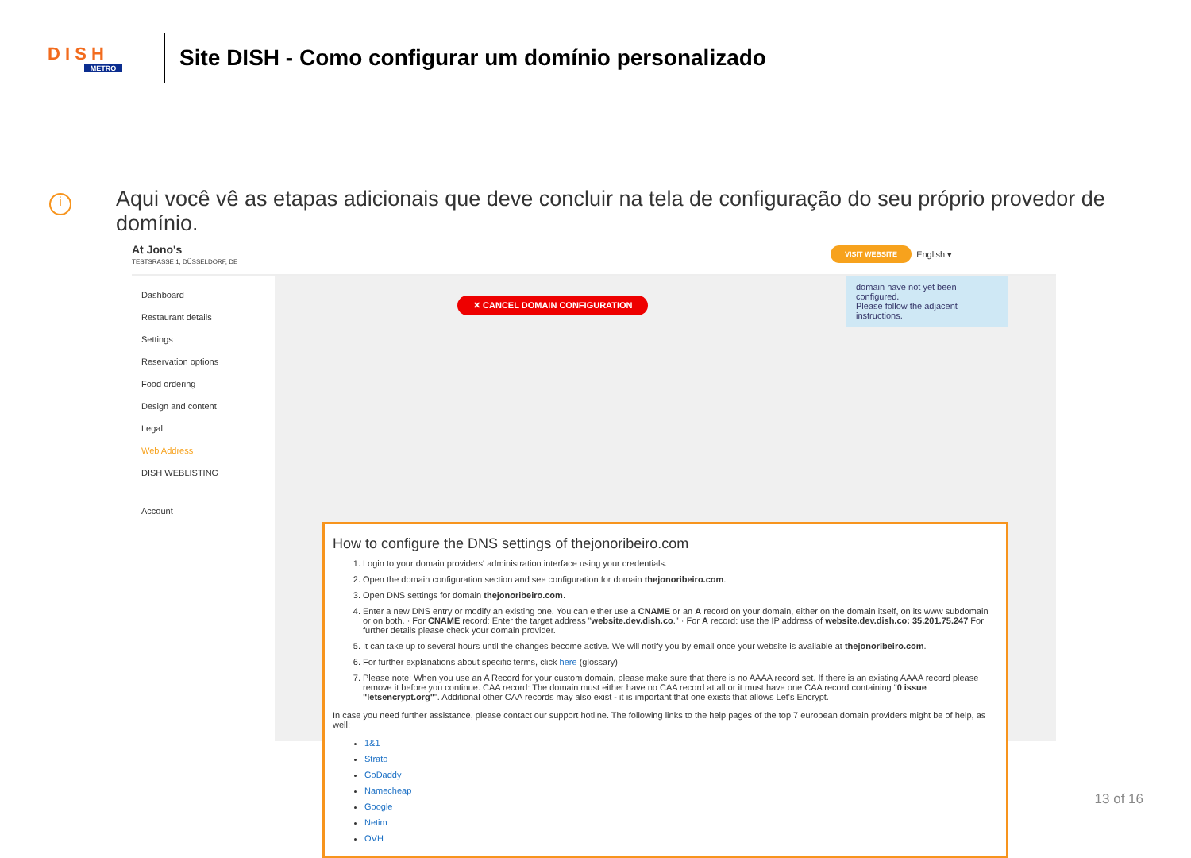D I S H
METRO
Site DISH - Como configurar um domínio personalizado
i
Aqui você vê as etapas adicionais que deve concluir na tela de configuração do seu próprio provedor de domínio.
At Jono's
TESTSRASSE 1, DÜSSELDORF, DE
VISIT WEBSITE English ▾
Dashboard
Restaurant details
Settings
Reservation options
Food ordering
Design and content
Legal
Web Address
DISH WEBLISTING
Account
domain have not yet been configured.
Please follow the adjacent instructions.
✕ CANCEL DOMAIN CONFIGURATION
How to configure the DNS settings of thejonoribeiro.com
1. Login to your domain providers' administration interface using your credentials.
2. Open the domain configuration section and see configuration for domain thejonoribeiro.com.
3. Open DNS settings for domain thejonoribeiro.com.
4. Enter a new DNS entry or modify an existing one. You can either use a CNAME or an A record on your domain, either on the domain itself, on its www subdomain or on both. · For CNAME record: Enter the target address "website.dev.dish.co." · For A record: use the IP address of website.dev.dish.co: 35.201.75.247 For further details please check your domain provider.
5. It can take up to several hours until the changes become active. We will notify you by email once your website is available at thejonoribeiro.com.
6. For further explanations about specific terms, click here (glossary)
7. Please note: When you use an A Record for your custom domain, please make sure that there is no AAAA record set. If there is an existing AAAA record please remove it before you continue. CAA record: The domain must either have no CAA record at all or it must have one CAA record containing "0 issue "letsencrypt.org"". Additional other CAA records may also exist - it is important that one exists that allows Let's Encrypt.
In case you need further assistance, please contact our support hotline. The following links to the help pages of the top 7 european domain providers might be of help, as well:
1&1
Strato
GoDaddy
Namecheap
Google
Netim
OVH
13 of 16